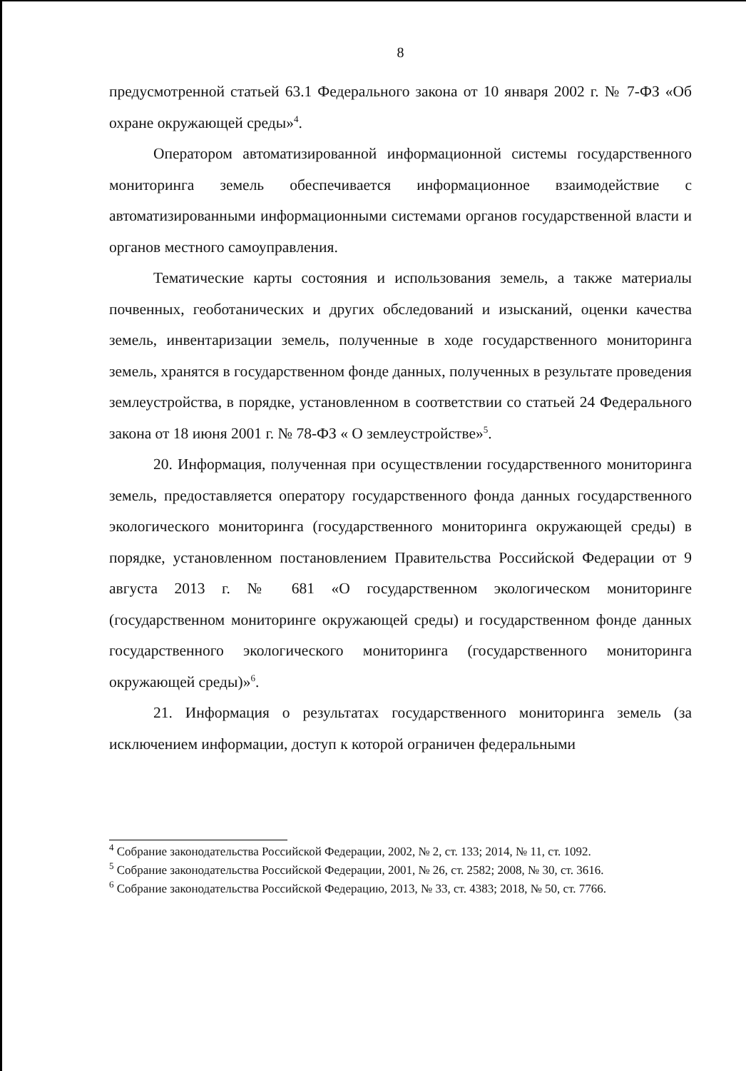8
предусмотренной статьей 63.1 Федерального закона от 10 января 2002 г. № 7-ФЗ «Об охране окружающей среды»<sup>4</sup>.
Оператором автоматизированной информационной системы государственного мониторинга земель обеспечивается информационное взаимодействие с автоматизированными информационными системами органов государственной власти и органов местного самоуправления.
Тематические карты состояния и использования земель, а также материалы почвенных, геоботанических и других обследований и изысканий, оценки качества земель, инвентаризации земель, полученные в ходе государственного мониторинга земель, хранятся в государственном фонде данных, полученных в результате проведения землеустройства, в порядке, установленном в соответствии со статьей 24 Федерального закона от 18 июня 2001 г. № 78-ФЗ « О землеустройстве»<sup>5</sup>.
20. Информация, полученная при осуществлении государственного мониторинга земель, предоставляется оператору государственного фонда данных государственного экологического мониторинга (государственного мониторинга окружающей среды) в порядке, установленном постановлением Правительства Российской Федерации от 9 августа 2013 г. № 681 «О государственном экологическом мониторинге (государственном мониторинге окружающей среды) и государственном фонде данных государственного экологического мониторинга (государственного мониторинга окружающей среды)»<sup>6</sup>.
21. Информация о результатах государственного мониторинга земель (за исключением информации, доступ к которой ограничен федеральными
<sup>4</sup> Собрание законодательства Российской Федерации, 2002, № 2, ст. 133; 2014, № 11, ст. 1092.
<sup>5</sup> Собрание законодательства Российской Федерации, 2001, № 26, ст. 2582; 2008, № 30, ст. 3616.
<sup>6</sup> Собрание законодательства Российской Федерацию, 2013, № 33, ст. 4383; 2018, № 50, ст. 7766.